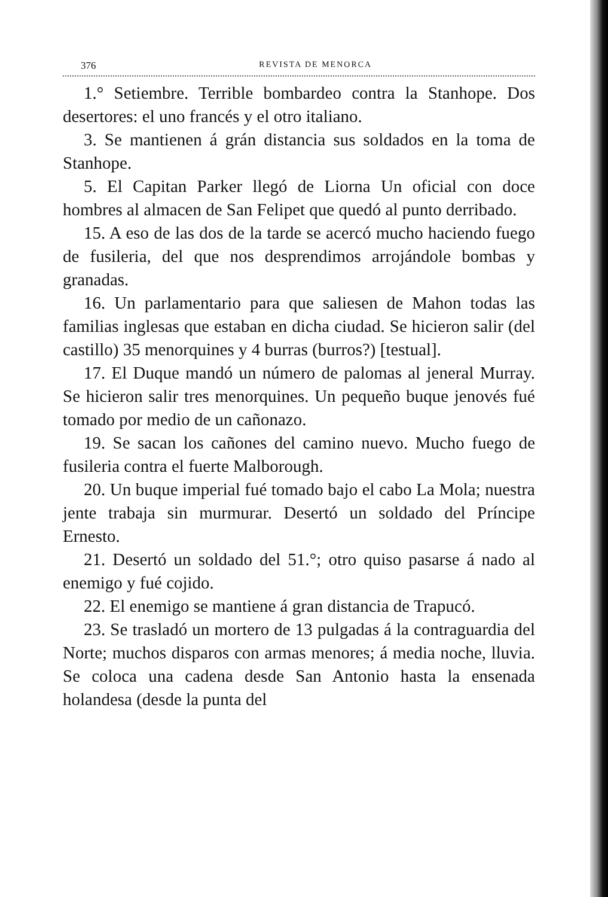376 REVISTA DE MENORCA
1.° Setiembre. Terrible bombardeo contra la Stanhope. Dos desertores: el uno francés y el otro italiano.
3. Se mantienen á grán distancia sus soldados en la toma de Stanhope.
5. El Capitan Parker llegó de Liorna Un oficial con doce hombres al almacen de San Felipet que quedó al punto derribado.
15. A eso de las dos de la tarde se acercó mucho haciendo fuego de fusileria, del que nos desprendimos arrojándole bombas y granadas.
16. Un parlamentario para que saliesen de Mahon todas las familias inglesas que estaban en dicha ciudad. Se hicieron salir (del castillo) 35 menorquines y 4 burras (burros?) [testual].
17. El Duque mandó un número de palomas al jeneral Murray. Se hicieron salir tres menorquines. Un pequeño buque jenovés fué tomado por medio de un cañonazo.
19. Se sacan los cañones del camino nuevo. Mucho fuego de fusileria contra el fuerte Malborough.
20. Un buque imperial fué tomado bajo el cabo La Mola; nuestra jente trabaja sin murmurar. Desertó un soldado del Príncipe Ernesto.
21. Desertó un soldado del 51.°; otro quiso pasarse á nado al enemigo y fué cojido.
22. El enemigo se mantiene á gran distancia de Trapucó.
23. Se trasladó un mortero de 13 pulgadas á la contraguardia del Norte; muchos disparos con armas menores; á media noche, lluvia. Se coloca una cadena desde San Antonio hasta la ensenada holandesa (desde la punta del